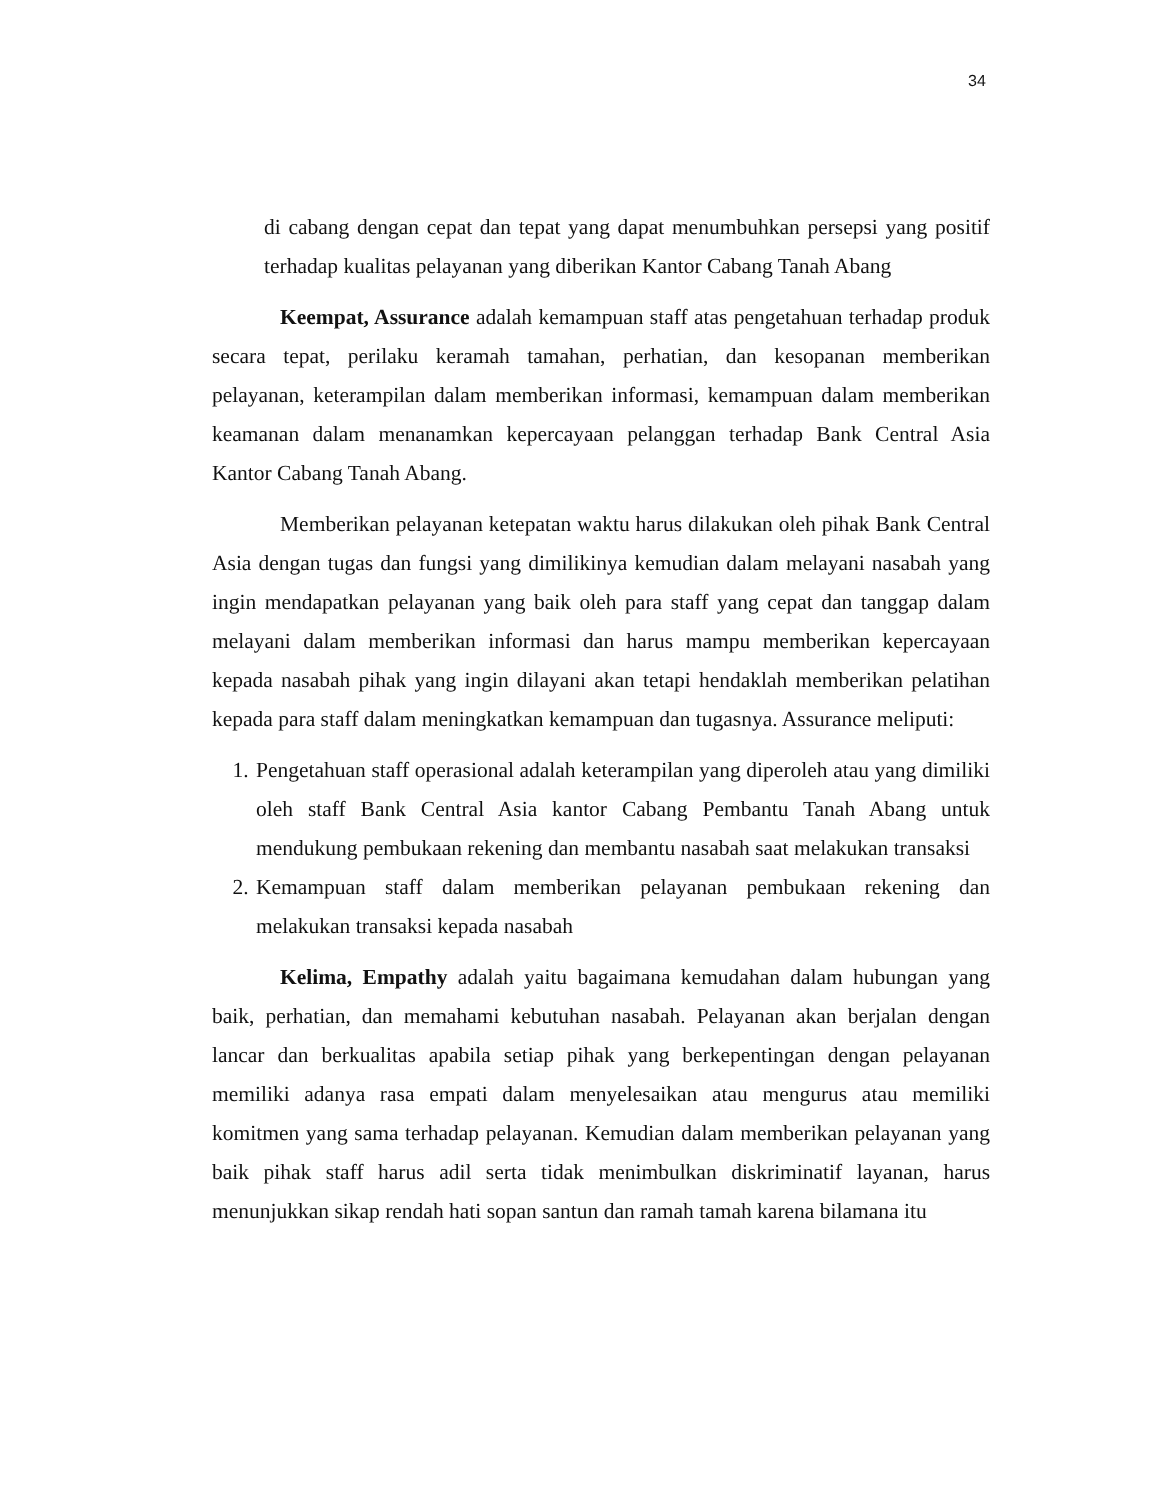34
di cabang dengan cepat dan tepat yang dapat menumbuhkan persepsi yang positif terhadap kualitas pelayanan yang diberikan Kantor Cabang Tanah Abang
Keempat, Assurance adalah kemampuan staff atas pengetahuan terhadap produk secara tepat, perilaku keramah tamahan, perhatian, dan kesopanan memberikan pelayanan, keterampilan dalam memberikan informasi, kemampuan dalam memberikan keamanan dalam menanamkan kepercayaan pelanggan terhadap Bank Central Asia Kantor Cabang Tanah Abang.
Memberikan pelayanan ketepatan waktu harus dilakukan oleh pihak Bank Central Asia dengan tugas dan fungsi yang dimilikinya kemudian dalam melayani nasabah yang ingin mendapatkan pelayanan yang baik oleh para staff yang cepat dan tanggap dalam melayani dalam memberikan informasi dan harus mampu memberikan kepercayaan kepada nasabah pihak yang ingin dilayani akan tetapi hendaklah memberikan pelatihan kepada para staff dalam meningkatkan kemampuan dan tugasnya. Assurance meliputi:
1. Pengetahuan staff operasional adalah keterampilan yang diperoleh atau yang dimiliki oleh staff Bank Central Asia kantor Cabang Pembantu Tanah Abang untuk mendukung pembukaan rekening dan membantu nasabah saat melakukan transaksi
2. Kemampuan staff dalam memberikan pelayanan pembukaan rekening dan melakukan transaksi kepada nasabah
Kelima, Empathy adalah yaitu bagaimana kemudahan dalam hubungan yang baik, perhatian, dan memahami kebutuhan nasabah. Pelayanan akan berjalan dengan lancar dan berkualitas apabila setiap pihak yang berkepentingan dengan pelayanan memiliki adanya rasa empati dalam menyelesaikan atau mengurus atau memiliki komitmen yang sama terhadap pelayanan. Kemudian dalam memberikan pelayanan yang baik pihak staff harus adil serta tidak menimbulkan diskriminatif layanan, harus menunjukkan sikap rendah hati sopan santun dan ramah tamah karena bilamana itu